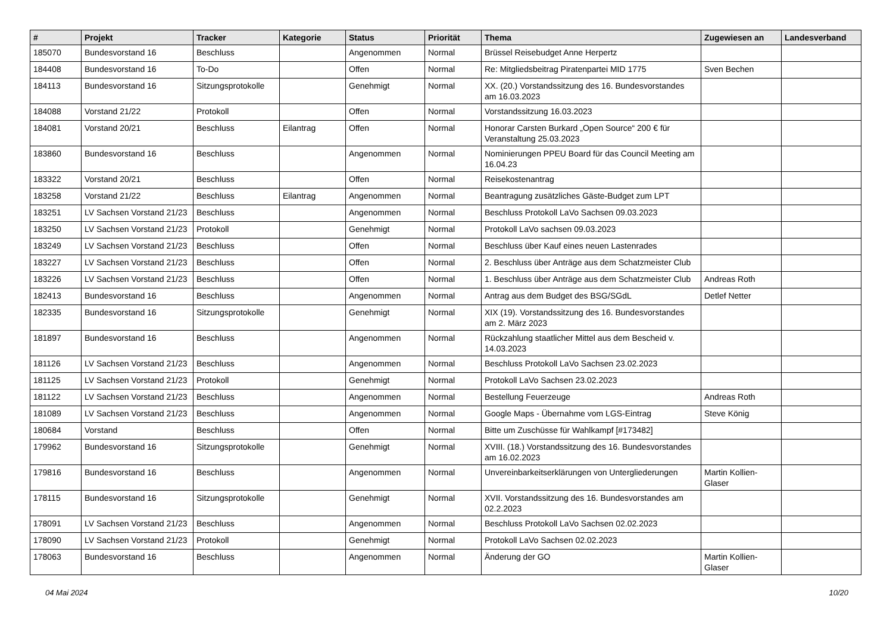| # | Projekt | Tracker | Kategorie | Status | Priorität | Thema | Zugewiesen an | Landesverband |
| --- | --- | --- | --- | --- | --- | --- | --- | --- |
| 185070 | Bundesvorstand 16 | Beschluss | | Angenommen | Normal | Brüssel Reisebudget Anne Herpertz | | |
| 184408 | Bundesvorstand 16 | To-Do | | Offen | Normal | Re: Mitgliedsbeitrag Piratenpartei MID 1775 | Sven Bechen | |
| 184113 | Bundesvorstand 16 | Sitzungsprotokolle | | Genehmigt | Normal | XX. (20.) Vorstandssitzung des 16. Bundesvorstandes am 16.03.2023 | | |
| 184088 | Vorstand 21/22 | Protokoll | | Offen | Normal | Vorstandssitzung 16.03.2023 | | |
| 184081 | Vorstand 20/21 | Beschluss | Eilantrag | Offen | Normal | Honorar Carsten Burkard „Open Source“ 200 € für Veranstaltung 25.03.2023 | | |
| 183860 | Bundesvorstand 16 | Beschluss | | Angenommen | Normal | Nominierungen PPEU Board für das Council Meeting am 16.04.23 | | |
| 183322 | Vorstand 20/21 | Beschluss | | Offen | Normal | Reisekostenantrag | | |
| 183258 | Vorstand 21/22 | Beschluss | Eilantrag | Angenommen | Normal | Beantragung zusätzliches Gäste-Budget zum LPT | | |
| 183251 | LV Sachsen Vorstand 21/23 | Beschluss | | Angenommen | Normal | Beschluss Protokoll LaVo Sachsen 09.03.2023 | | |
| 183250 | LV Sachsen Vorstand 21/23 | Protokoll | | Genehmigt | Normal | Protokoll LaVo sachsen 09.03.2023 | | |
| 183249 | LV Sachsen Vorstand 21/23 | Beschluss | | Offen | Normal | Beschluss über Kauf eines neuen Lastenrades | | |
| 183227 | LV Sachsen Vorstand 21/23 | Beschluss | | Offen | Normal | 2. Beschluss über Anträge aus dem Schatzmeister Club | | |
| 183226 | LV Sachsen Vorstand 21/23 | Beschluss | | Offen | Normal | 1. Beschluss über Anträge aus dem Schatzmeister Club | Andreas Roth | |
| 182413 | Bundesvorstand 16 | Beschluss | | Angenommen | Normal | Antrag aus dem Budget des BSG/SGdL | Detlef Netter | |
| 182335 | Bundesvorstand 16 | Sitzungsprotokolle | | Genehmigt | Normal | XIX (19). Vorstandssitzung des 16. Bundesvorstandes am 2. März 2023 | | |
| 181897 | Bundesvorstand 16 | Beschluss | | Angenommen | Normal | Rückzahlung staatlicher Mittel aus dem Bescheid v. 14.03.2023 | | |
| 181126 | LV Sachsen Vorstand 21/23 | Beschluss | | Angenommen | Normal | Beschluss Protokoll LaVo Sachsen 23.02.2023 | | |
| 181125 | LV Sachsen Vorstand 21/23 | Protokoll | | Genehmigt | Normal | Protokoll LaVo Sachsen 23.02.2023 | | |
| 181122 | LV Sachsen Vorstand 21/23 | Beschluss | | Angenommen | Normal | Bestellung Feuerzeuge | Andreas Roth | |
| 181089 | LV Sachsen Vorstand 21/23 | Beschluss | | Angenommen | Normal | Google Maps - Übernahme vom LGS-Eintrag | Steve König | |
| 180684 | Vorstand | Beschluss | | Offen | Normal | Bitte um Zuschüsse für Wahlkampf [#173482] | | |
| 179962 | Bundesvorstand 16 | Sitzungsprotokolle | | Genehmigt | Normal | XVIII. (18.) Vorstandssitzung des 16. Bundesvorstandes am 16.02.2023 | | |
| 179816 | Bundesvorstand 16 | Beschluss | | Angenommen | Normal | Unvereinbarkeitserklärungen von Untergliederungen | Martin Kollien-Glaser | |
| 178115 | Bundesvorstand 16 | Sitzungsprotokolle | | Genehmigt | Normal | XVII. Vorstandssitzung des 16. Bundesvorstandes am 02.2.2023 | | |
| 178091 | LV Sachsen Vorstand 21/23 | Beschluss | | Angenommen | Normal | Beschluss Protokoll LaVo Sachsen 02.02.2023 | | |
| 178090 | LV Sachsen Vorstand 21/23 | Protokoll | | Genehmigt | Normal | Protokoll LaVo Sachsen 02.02.2023 | | |
| 178063 | Bundesvorstand 16 | Beschluss | | Angenommen | Normal | Änderung der GO | Martin Kollien-Glaser | |
04 Mai 2024 10/20